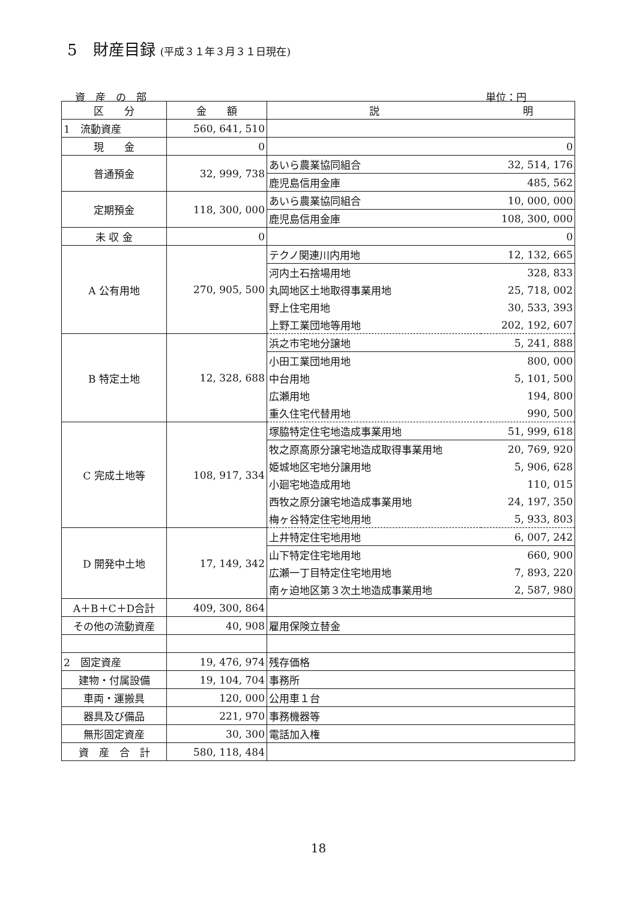5　財産目録 (平成３１年３月３１日現在)
資　産　の　部 単位：円
| 区 分 | 金 額 | 説 | 明 |
| --- | --- | --- | --- |
| 1 流動資産 | 560, 641, 510 | | |
| 現 金 | 0 | | 0 |
| 普通預金 | 32, 999, 738 | あいら農業協同組合 | 32, 514, 176 |
| | | 鹿児島信用金庫 | 485, 562 |
| 定期預金 | 118, 300, 000 | あいら農業協同組合 | 10, 000, 000 |
| | | 鹿児島信用金庫 | 108, 300, 000 |
| 未 収 金 | 0 | | 0 |
| A 公有用地 | 270, 905, 500 | テクノ関連川内用地 | 12, 132, 665 |
| | | 河内土石捨場用地 | 328, 833 |
| | | 丸岡地区土地取得事業用地 | 25, 718, 002 |
| | | 野上住宅用地 | 30, 533, 393 |
| | | 上野工業団地等用地 | 202, 192, 607 |
| B 特定土地 | 12, 328, 688 | 浜之市宅地分譲地 | 5, 241, 888 |
| | | 小田工業団地用地 | 800, 000 |
| | | 中台用地 | 5, 101, 500 |
| | | 広瀬用地 | 194, 800 |
| | | 重久住宅代替用地 | 990, 500 |
| C 完成土地等 | 108, 917, 334 | 塚脇特定住宅地造成事業用地 | 51, 999, 618 |
| | | 牧之原高原分譲宅地造成取得事業用地 | 20, 769, 920 |
| | | 姫城地区宅地分譲用地 | 5, 906, 628 |
| | | 小廻宅地造成用地 | 110, 015 |
| | | 西牧之原分譲宅地造成事業用地 | 24, 197, 350 |
| | | 梅ヶ谷特定住宅地用地 | 5, 933, 803 |
| D 開発中土地 | 17, 149, 342 | 上井特定住宅地用地 | 6, 007, 242 |
| | | 山下特定住宅地用地 | 660, 900 |
| | | 広瀬一丁目特定住宅地用地 | 7, 893, 220 |
| | | 南ヶ迫地区第３次土地造成事業用地 | 2, 587, 980 |
| A＋B＋C＋D合計 | 409, 300, 864 | | |
| その他の流動資産 | 40, 908 | 雇用保険立替金 | |
| 2 固定資産 | 19, 476, 974 | 残存価格 | |
| 建物・付属設備 | 19, 104, 704 | 事務所 | |
| 車両・運搬具 | 120, 000 | 公用車１台 | |
| 器具及び備品 | 221, 970 | 事務機器等 | |
| 無形固定資産 | 30, 300 | 電話加入権 | |
| 資 産 合 計 | 580, 118, 484 | | |
18